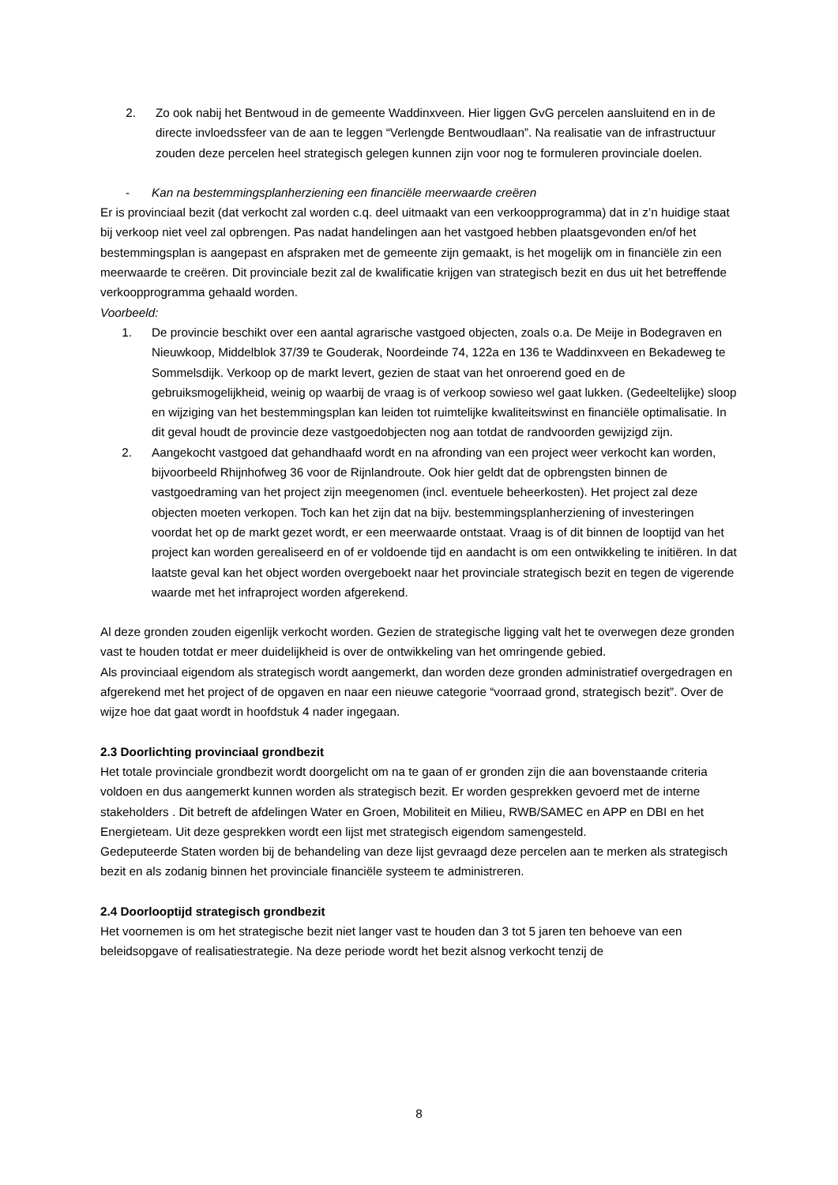2. Zo ook nabij het Bentwoud in de gemeente Waddinxveen. Hier liggen GvG percelen aansluitend en in de directe invloedssfeer van de aan te leggen “Verlengde Bentwoudlaan”. Na realisatie van de infrastructuur zouden deze percelen heel strategisch gelegen kunnen zijn voor nog te formuleren provinciale doelen.
- Kan na bestemmingsplanherziening een financiële meerwaarde creëren
Er is provinciaal bezit (dat verkocht zal worden c.q. deel uitmaakt van een verkoopprogramma) dat in z’n huidige staat bij verkoop niet veel zal opbrengen. Pas nadat handelingen aan het vastgoed hebben plaatsgevonden en/of het bestemmingsplan is aangepast en afspraken met de gemeente zijn gemaakt, is het mogelijk om in financiële zin een meerwaarde te creëren. Dit provinciale bezit zal de kwalificatie krijgen van strategisch bezit en dus uit het betreffende verkoopprogramma gehaald worden.
Voorbeeld:
1. De provincie beschikt over een aantal agrarische vastgoed objecten, zoals o.a. De Meije in Bodegraven en Nieuwkoop, Middelblok 37/39 te Gouderak, Noordeinde 74, 122a en 136 te Waddinxveen en Bekadeweg te Sommelsdijk. Verkoop op de markt levert, gezien de staat van het onroerend goed en de gebruiksmogelijkheid, weinig op waarbij de vraag is of verkoop sowieso wel gaat lukken. (Gedeeltelijke) sloop en wijziging van het bestemmingsplan kan leiden tot ruimtelijke kwaliteitswinst en financiële optimalisatie. In dit geval houdt de provincie deze vastgoedobjecten nog aan totdat de randvoorden gewijzigd zijn.
2. Aangekocht vastgoed dat gehandhaafd wordt en na afronding van een project weer verkocht kan worden, bijvoorbeeld Rhijnhofweg 36 voor de Rijnlandroute. Ook hier geldt dat de opbrengsten binnen de vastgoedraming van het project zijn meegenomen (incl. eventuele beheerkosten). Het project zal deze objecten moeten verkopen. Toch kan het zijn dat na bijv. bestemmingsplanherziening of investeringen voordat het op de markt gezet wordt, er een meerwaarde ontstaat. Vraag is of dit binnen de looptijd van het project kan worden gerealiseerd en of er voldoende tijd en aandacht is om een ontwikkeling te initiëren. In dat laatste geval kan het object worden overgeboekt naar het provinciale strategisch bezit en tegen de vigerende waarde met het infraproject worden afgerekend.
Al deze gronden zouden eigenlijk verkocht worden. Gezien de strategische ligging valt het te overwegen deze gronden vast te houden totdat er meer duidelijkheid is over de ontwikkeling van het omringende gebied.
Als provinciaal eigendom als strategisch wordt aangemerkt, dan worden deze gronden administratief overgedragen en afgerekend met het project of de opgaven en naar een nieuwe categorie “voorraad grond, strategisch bezit”. Over de wijze hoe dat gaat wordt in hoofdstuk 4 nader ingegaan.
2.3 Doorlichting provinciaal grondbezit
Het totale provinciale grondbezit wordt doorgelicht om na te gaan of er gronden zijn die aan bovenstaande criteria voldoen en dus aangemerkt kunnen worden als strategisch bezit. Er worden gesprekken gevoerd met de interne stakeholders . Dit betreft de afdelingen Water en Groen, Mobiliteit en Milieu, RWB/SAMEC en APP en DBI en het Energieteam. Uit deze gesprekken wordt een lijst met strategisch eigendom samengesteld.
Gedeputeerde Staten worden bij de behandeling van deze lijst gevraagd deze percelen aan te merken als strategisch bezit en als zodanig binnen het provinciale financiële systeem te administreren.
2.4 Doorlooptijd strategisch grondbezit
Het voornemen is om het strategische bezit niet langer vast te houden dan 3 tot 5 jaren ten behoeve van een beleidsopgave of realisatiestrategie. Na deze periode wordt het bezit alsnog verkocht tenzij de
8